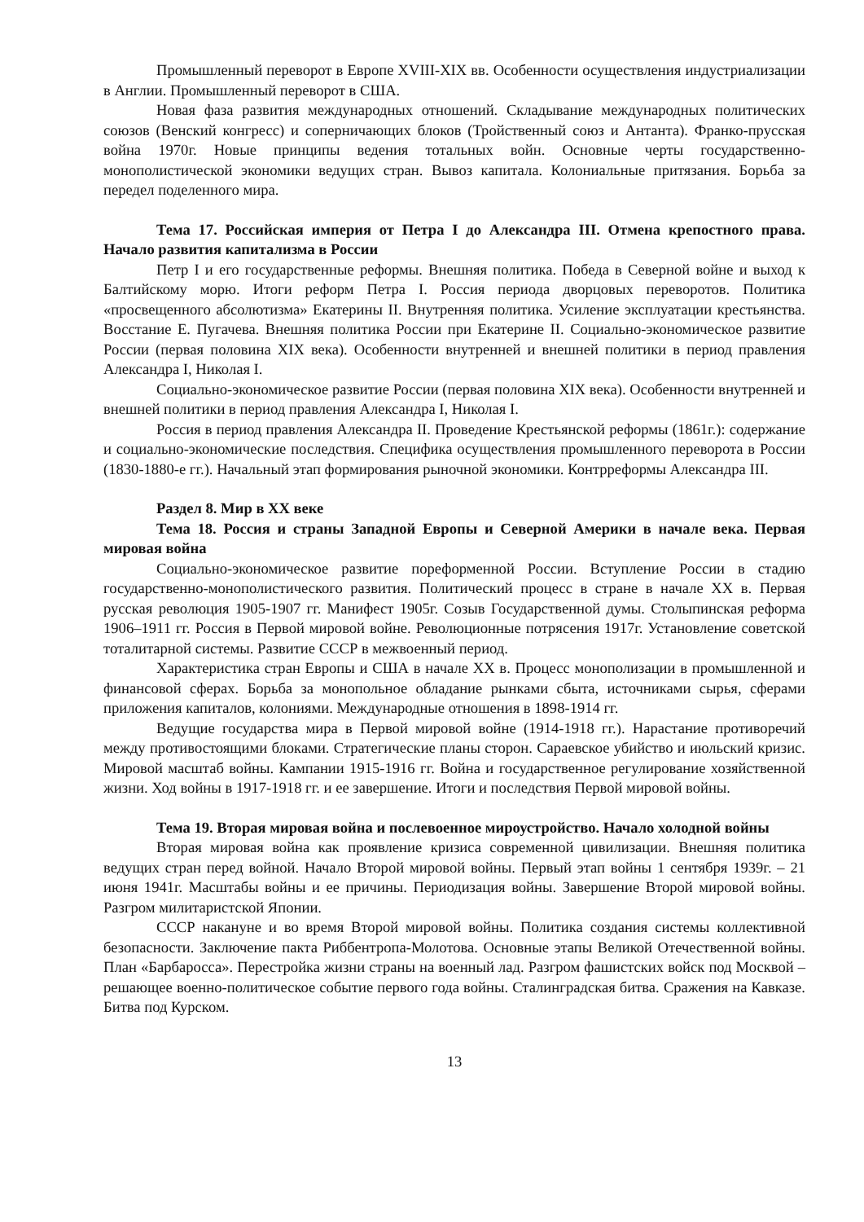Промышленный переворот в Европе XVIII-XIX вв. Особенности осуществления индустриализации в Англии. Промышленный переворот в США.
Новая фаза развития международных отношений. Складывание международных политических союзов (Венский конгресс) и соперничающих блоков (Тройственный союз и Антанта). Франко-прусская война 1970г. Новые принципы ведения тотальных войн. Основные черты государственно-монополистической экономики ведущих стран. Вывоз капитала. Колониальные притязания. Борьба за передел поделенного мира.
Тема 17. Российская империя от Петра I до Александра III. Отмена крепостного права. Начало развития капитализма в России
Петр I и его государственные реформы. Внешняя политика. Победа в Северной войне и выход к Балтийскому морю. Итоги реформ Петра I. Россия периода дворцовых переворотов. Политика «просвещенного абсолютизма» Екатерины II. Внутренняя политика. Усиление эксплуатации крестьянства. Восстание Е. Пугачева. Внешняя политика России при Екатерине II. Социально-экономическое развитие России (первая половина XIX века). Особенности внутренней и внешней политики в период правления Александра I, Николая I.
Социально-экономическое развитие России (первая половина XIX века). Особенности внутренней и внешней политики в период правления Александра I, Николая I.
Россия в период правления Александра II. Проведение Крестьянской реформы (1861г.): содержание и социально-экономические последствия. Специфика осуществления промышленного переворота в России (1830-1880-е гг.). Начальный этап формирования рыночной экономики. Контрреформы Александра III.
Раздел 8. Мир в XX веке
Тема 18. Россия и страны Западной Европы и Северной Америки в начале века. Первая мировая война
Социально-экономическое развитие пореформенной России. Вступление России в стадию государственно-монополистического развития. Политический процесс в стране в начале XX в. Первая русская революция 1905-1907 гг. Манифест 1905г. Созыв Государственной думы. Столыпинская реформа 1906–1911 гг. Россия в Первой мировой войне. Революционные потрясения 1917г. Установление советской тоталитарной системы. Развитие СССР в межвоенный период.
Характеристика стран Европы и США в начале XX в. Процесс монополизации в промышленной и финансовой сферах. Борьба за монопольное обладание рынками сбыта, источниками сырья, сферами приложения капиталов, колониями. Международные отношения в 1898-1914 гг.
Ведущие государства мира в Первой мировой войне (1914-1918 гг.). Нарастание противоречий между противостоящими блоками. Стратегические планы сторон. Сараевское убийство и июльский кризис. Мировой масштаб войны. Кампании 1915-1916 гг. Война и государственное регулирование хозяйственной жизни. Ход войны в 1917-1918 гг. и ее завершение. Итоги и последствия Первой мировой войны.
Тема 19. Вторая мировая война и послевоенное мироустройство. Начало холодной войны
Вторая мировая война как проявление кризиса современной цивилизации. Внешняя политика ведущих стран перед войной. Начало Второй мировой войны. Первый этап войны 1 сентября 1939г. – 21 июня 1941г. Масштабы войны и ее причины. Периодизация войны. Завершение Второй мировой войны. Разгром милитаристской Японии.
СССР накануне и во время Второй мировой войны. Политика создания системы коллективной безопасности. Заключение пакта Риббентропа-Молотова. Основные этапы Великой Отечественной войны. План «Барбаросса». Перестройка жизни страны на военный лад. Разгром фашистских войск под Москвой – решающее военно-политическое событие первого года войны. Сталинградская битва. Сражения на Кавказе. Битва под Курском.
13